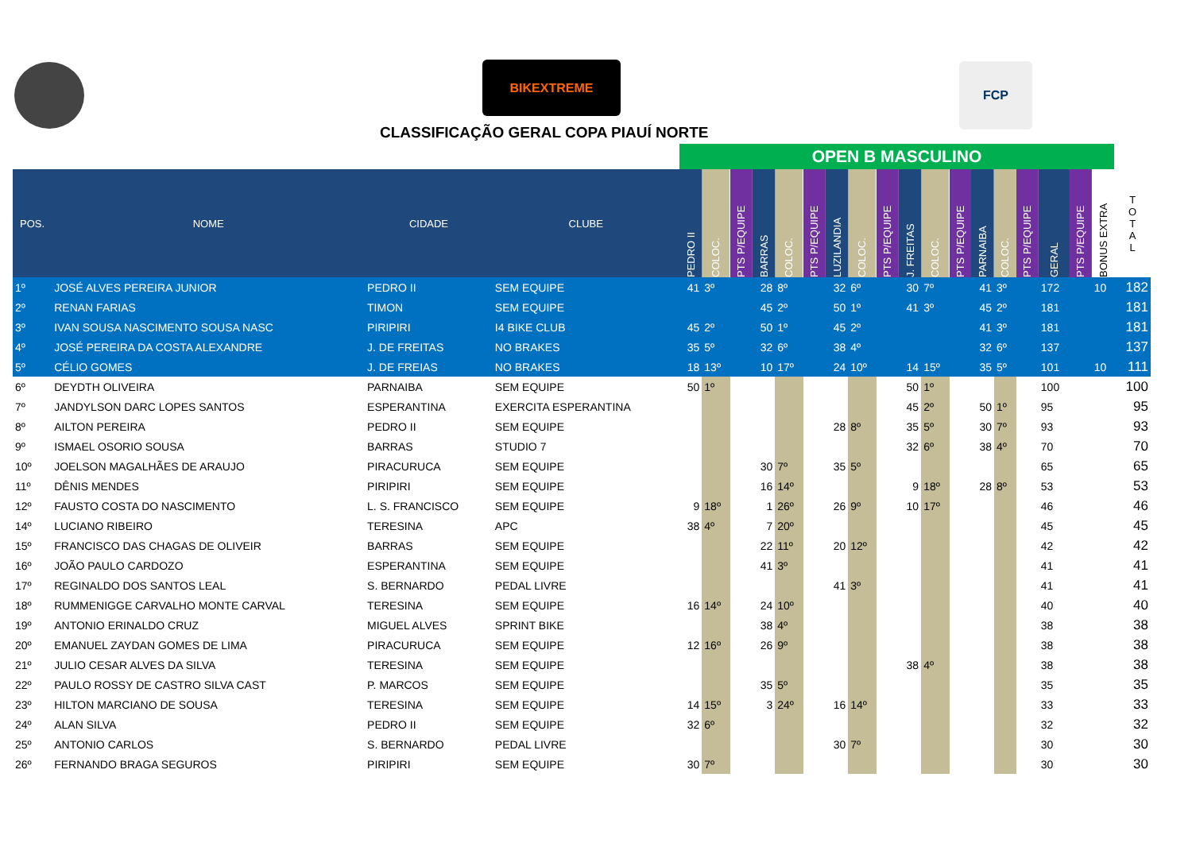BIKEXTREME FCP
CLASSIFICAÇÃO GERAL COPA PIAUÍ NORTE
| | | | | OPEN B MASCULINO | | | | | | | | | | | | | | | | | | | |
| POS. | NOME | CIDADE | CLUBE | PEDRO II | COLOC. | PTS P/EQUIPE | BARRAS | COLOC. | PTS P/EQUIPE | LUZILANDIA | COLOC. | PTS P/EQUIPE | J. FREITAS | COLOC. | PTS P/EQUIPE | PARNAIBA | COLOC. | PTS P/EQUIPE | GERAL | PTS P/EQUIPE | BONUS EXTRA | T O T A L | |
| 1º | JOSÉ ALVES PEREIRA JUNIOR | PEDRO II | SEM EQUIPE | 41 | 3º | | 28 | 8º | | 32 | 6º | | 30 | 7º | | 41 | 3º | | 172 | | 10 | 182 | |
| 2º | RENAN FARIAS | TIMON | SEM EQUIPE | | | | 45 | 2º | | 50 | 1º | | 41 | 3º | | 45 | 2º | | 181 | | | 181 | |
| 3º | IVAN SOUSA NASCIMENTO SOUSA NASC | PIRIPIRI | I4 BIKE CLUB | 45 | 2º | | 50 | 1º | | 45 | 2º | | | | | 41 | 3º | | 181 | | | 181 | |
| 4º | JOSÉ PEREIRA DA COSTA ALEXANDRE | J. DE FREITAS | NO BRAKES | 35 | 5º | | 32 | 6º | | 38 | 4º | | | | | 32 | 6º | | 137 | | | 137 | |
| 5º | CÉLIO GOMES | J. DE FREIAS | NO BRAKES | 18 | 13º | | 10 | 17º | | 24 | 10º | | 14 | 15º | | 35 | 5º | | 101 | | 10 | 111 | |
| 6º | DEYDTH OLIVEIRA | PARNAIBA | SEM EQUIPE | 50 | 1º | | | | | | | | 50 | 1º | | | | | 100 | | | 100 | |
| 7º | JANDYLSON DARC LOPES SANTOS | ESPERANTINA | EXERCITA ESPERANTINA | | | | | | | | | | 45 | 2º | | 50 | 1º | | 95 | | | 95 | |
| 8º | AILTON PEREIRA | PEDRO II | SEM EQUIPE | | | | | | | 28 | 8º | | 35 | 5º | | 30 | 7º | | 93 | | | 93 | |
| 9º | ISMAEL OSORIO SOUSA | BARRAS | STUDIO 7 | | | | | | | | | | 32 | 6º | | 38 | 4º | | 70 | | | 70 | |
| 10º | JOELSON MAGALHÃES DE ARAUJO | PIRACURUCA | SEM EQUIPE | | | | 30 | 7º | | 35 | 5º | | | | | | | | 65 | | | 65 | |
| 11º | DÊNIS MENDES | PIRIPIRI | SEM EQUIPE | | | | 16 | 14º | | | | | 9 | 18º | | 28 | 8º | | 53 | | | 53 | |
| 12º | FAUSTO COSTA DO NASCIMENTO | L. S. FRANCISCO | SEM EQUIPE | 9 | 18º | | 1 | 26º | | 26 | 9º | | 10 | 17º | | | | | 46 | | | 46 | |
| 14º | LUCIANO RIBEIRO | TERESINA | APC | 38 | 4º | | 7 | 20º | | | | | | | | | | | 45 | | | 45 | |
| 15º | FRANCISCO DAS CHAGAS DE OLIVEIR | BARRAS | SEM EQUIPE | | | | 22 | 11º | | 20 | 12º | | | | | | | | 42 | | | 42 | |
| 16º | JOÃO PAULO CARDOZO | ESPERANTINA | SEM EQUIPE | | | | 41 | 3º | | | | | | | | | | | 41 | | | 41 | |
| 17º | REGINALDO DOS SANTOS LEAL | S. BERNARDO | PEDAL LIVRE | | | | | | | 41 | 3º | | | | | | | | 41 | | | 41 | |
| 18º | RUMMENIGGE CARVALHO MONTE CARVAL | TERESINA | SEM EQUIPE | 16 | 14º | | 24 | 10º | | | | | | | | | | | 40 | | | 40 | |
| 19º | ANTONIO ERINALDO CRUZ | MIGUEL ALVES | SPRINT BIKE | | | | 38 | 4º | | | | | | | | | | | 38 | | | 38 | |
| 20º | EMANUEL ZAYDAN GOMES DE LIMA | PIRACURUCA | SEM EQUIPE | 12 | 16º | | 26 | 9º | | | | | | | | | | | 38 | | | 38 | |
| 21º | JULIO CESAR ALVES DA SILVA | TERESINA | SEM EQUIPE | | | | | | | | | | 38 | 4º | | | | | 38 | | | 38 | |
| 22º | PAULO ROSSY DE CASTRO SILVA CAST | P. MARCOS | SEM EQUIPE | | | | 35 | 5º | | | | | | | | | | | 35 | | | 35 | |
| 23º | HILTON MARCIANO DE SOUSA | TERESINA | SEM EQUIPE | 14 | 15º | | 3 | 24º | | 16 | 14º | | | | | | | | 33 | | | 33 | |
| 24º | ALAN SILVA | PEDRO II | SEM EQUIPE | 32 | 6º | | | | | | | | | | | | | | 32 | | | 32 | |
| 25º | ANTONIO CARLOS | S. BERNARDO | PEDAL LIVRE | | | | | | | 30 | 7º | | | | | | | | 30 | | | 30 | |
| 26º | FERNANDO BRAGA SEGUROS | PIRIPIRI | SEM EQUIPE | 30 | 7º | | | | | | | | | | | | | | 30 | | | 30 | |